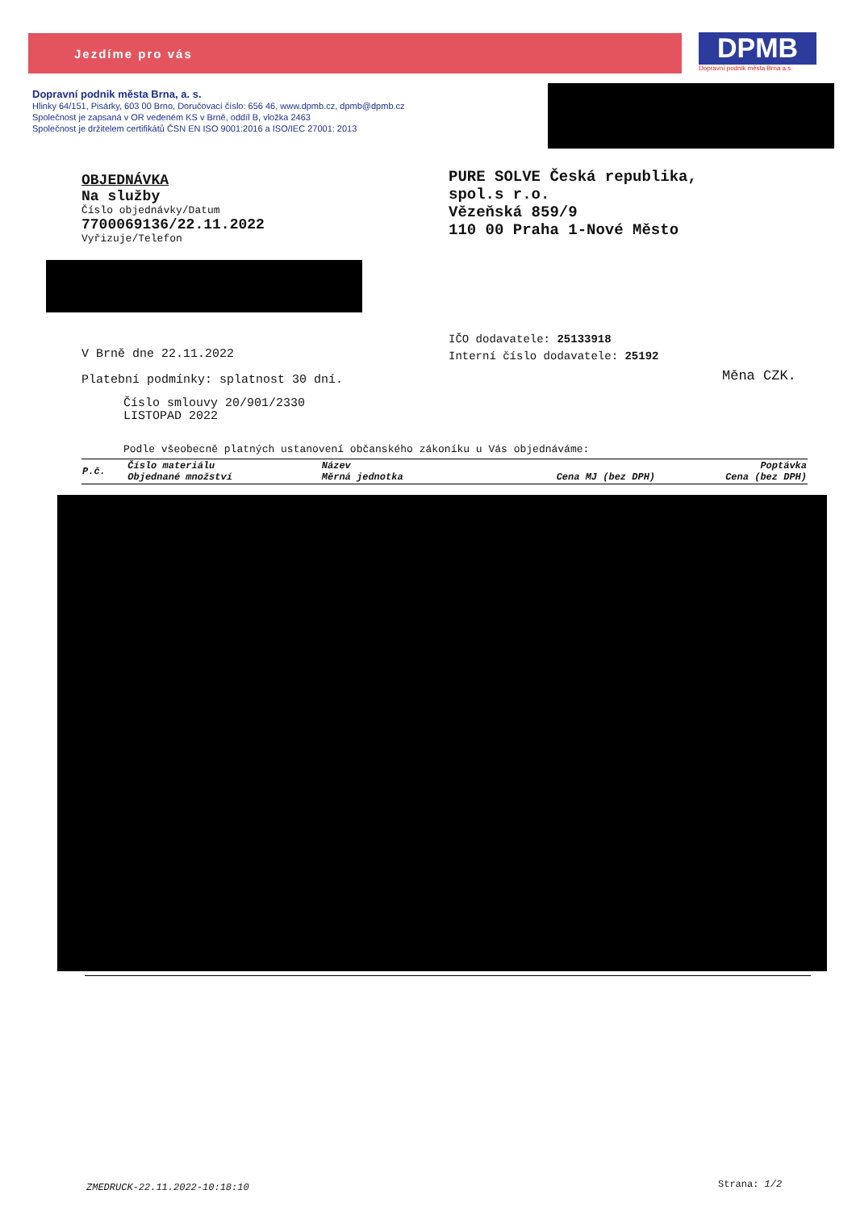Jezdíme pro vás
DPMB
Dopravní podnik města Brna a.s.
Dopravní podnik města Brna, a. s.
Hlinky 64/151, Pisárky, 603 00 Brno, Doručovací číslo: 656 46, www.dpmb.cz, dpmb@dpmb.cz
Společnost je zapsaná v OR vedeném KS v Brně, oddíl B, vložka 2463
Společnost je držitelem certifikátů ČSN EN ISO 9001:2016 a ISO/IEC 27001: 2013
OBJEDNÁVKA
Na služby
Číslo objednávky/Datum
7700069136/22.11.2022
Vyřizuje/Telefon
PURE SOLVE Česká republika,
spol.s r.o.
Vězeňská 859/9
110 00 Praha 1-Nové Město
IČO dodavatele: 25133918
Interní číslo dodavatele: 25192
V Brně dne 22.11.2022
Měna CZK.
Platební podmínky: splatnost 30 dní.
Číslo smlouvy 20/901/2330
LISTOPAD 2022
Podle všeobecně platných ustanovení občanského zákoníku u Vás objednáváme:
| P.č. | Číslo materiálu Objednané množství | Název Měrná jednotka | Cena MJ (bez DPH) | Poptávka Cena (bez DPH) |
| --- | --- | --- | --- | --- |
ZMEDRUCK-22.11.2022-10:18:10 Strana: 1/2